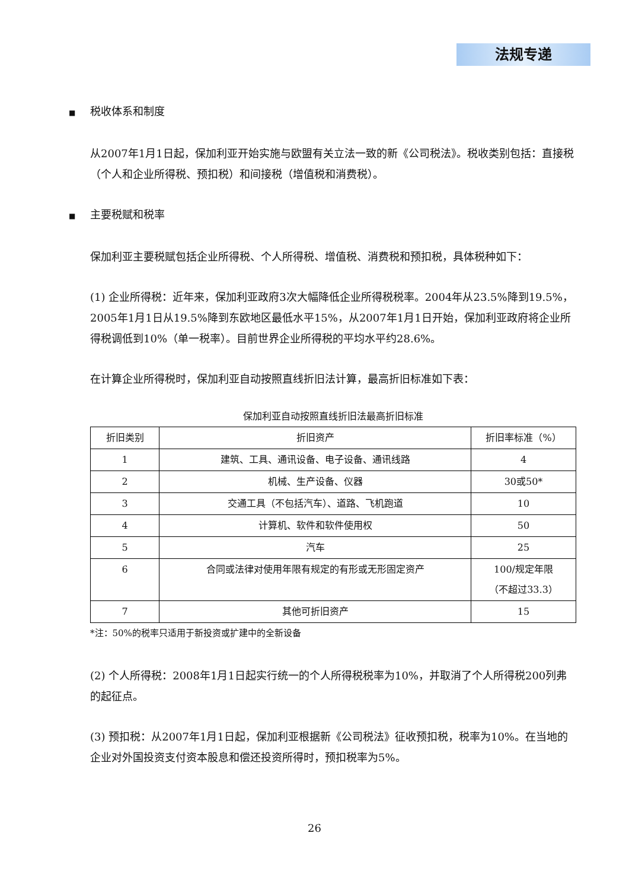法规专递
■ 税收体系和制度
从2007年1月1日起，保加利亚开始实施与欧盟有关立法一致的新《公司税法》。税收类别包括：直接税（个人和企业所得税、预扣税）和间接税（增值税和消费税）。
■ 主要税赋和税率
保加利亚主要税赋包括企业所得税、个人所得税、增值税、消费税和预扣税，具体税种如下：
(1) 企业所得税：近年来，保加利亚政府3次大幅降低企业所得税税率。2004年从23.5%降到19.5%，2005年1月1日从19.5%降到东欧地区最低水平15%，从2007年1月1日开始，保加利亚政府将企业所得税调低到10%（单一税率）。目前世界企业所得税的平均水平约28.6%。
在计算企业所得税时，保加利亚自动按照直线折旧法计算，最高折旧标准如下表：
保加利亚自动按照直线折旧法最高折旧标准
| 折旧类别 | 折旧资产 | 折旧率标准（%） |
| --- | --- | --- |
| 1 | 建筑、工具、通讯设备、电子设备、通讯线路 | 4 |
| 2 | 机械、生产设备、仪器 | 30或50* |
| 3 | 交通工具（不包括汽车）、道路、飞机跑道 | 10 |
| 4 | 计算机、软件和软件使用权 | 50 |
| 5 | 汽车 | 25 |
| 6 | 合同或法律对使用年限有规定的有形或无形固定资产 | 100/规定年限 （不超过33.3） |
| 7 | 其他可折旧资产 | 15 |
*注：50%的税率只适用于新投资或扩建中的全新设备
(2) 个人所得税：2008年1月1日起实行统一的个人所得税税率为10%，并取消了个人所得税200列弗的起征点。
(3) 预扣税：从2007年1月1日起，保加利亚根据新《公司税法》征收预扣税，税率为10%。在当地的企业对外国投资支付资本股息和偿还投资所得时，预扣税率为5%。
26